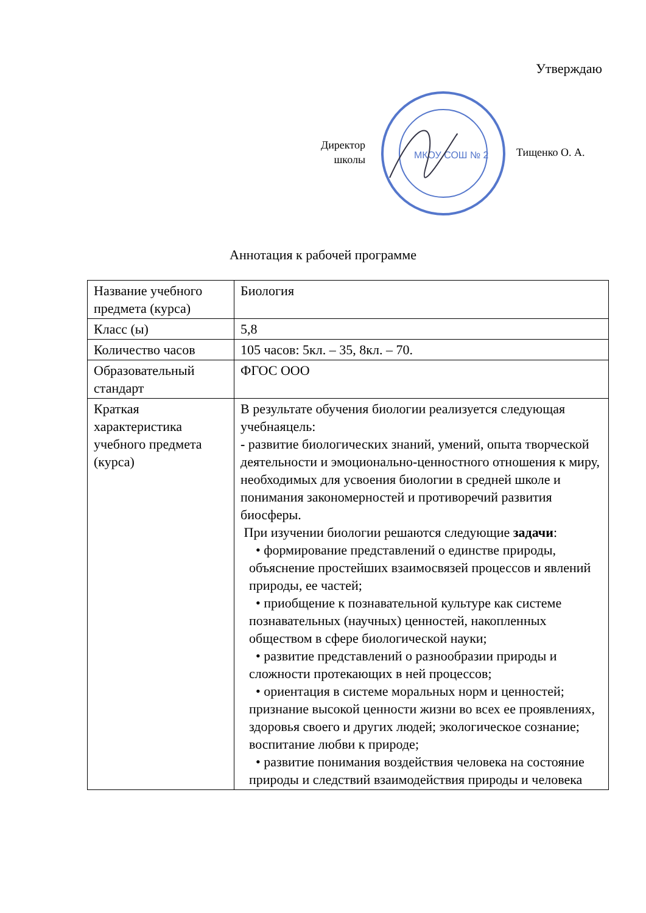Утверждаю
Директор
школы
МКОУ СОШ № 2
Тищенко О. А.
Аннотация к рабочей программе
| Название учебного предмета (курса) | Биология |
| Класс (ы) | 5,8 |
| Количество часов | 105 часов: 5кл. – 35, 8кл. – 70. |
| Образовательный стандарт | ФГОС ООО |
| Краткая характеристика учебного предмета (курса) | В результате обучения биологии реализуется следующая учебнаяцель: - развитие биологических знаний, умений, опыта творческой деятельности и эмоционально-ценностного отношения к миру, необходимых для усвоения биологии в средней школе и понимания закономерностей и противоречий развития биосферы. При изучении биологии решаются следующие задачи : • формирование представлений о единстве природы, объяснение простейших взаимосвязей процессов и явлений природы, ее частей; • приобщение к познавательной культуре как системе познавательных (научных) ценностей, накопленных обществом в сфере биологической науки; • развитие представлений о разнообразии природы и сложности протекающих в ней процессов; • ориентация в системе моральных норм и ценностей; признание высокой ценности жизни во всех ее проявлениях, здоровья своего и других людей; экологическое сознание; воспитание любви к природе; • развитие понимания воздействия человека на состояние природы и следствий взаимодействия природы и человека |